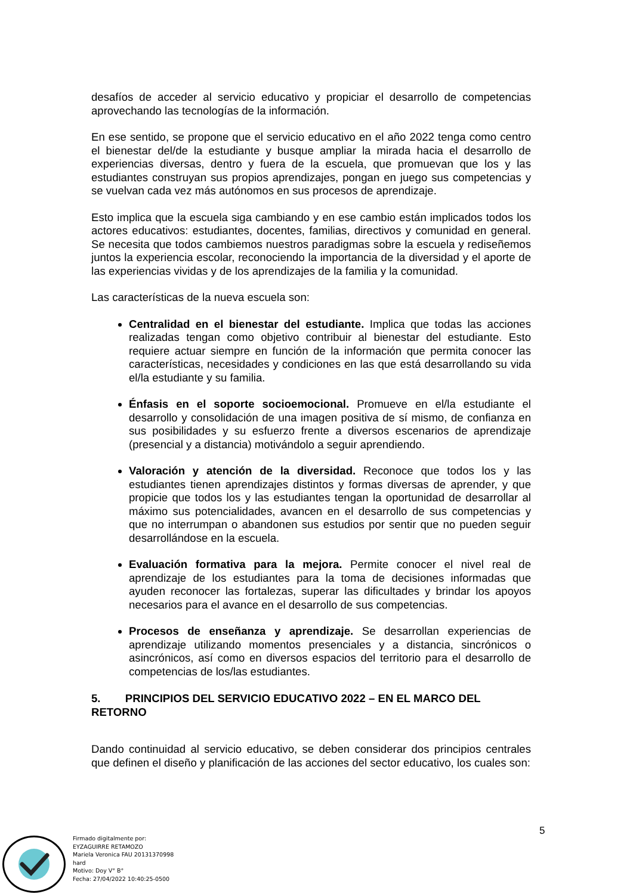desafíos de acceder al servicio educativo y propiciar el desarrollo de competencias aprovechando las tecnologías de la información.
En ese sentido, se propone que el servicio educativo en el año 2022 tenga como centro el bienestar del/de la estudiante y busque ampliar la mirada hacia el desarrollo de experiencias diversas, dentro y fuera de la escuela, que promuevan que los y las estudiantes construyan sus propios aprendizajes, pongan en juego sus competencias y se vuelvan cada vez más autónomos en sus procesos de aprendizaje.
Esto implica que la escuela siga cambiando y en ese cambio están implicados todos los actores educativos: estudiantes, docentes, familias, directivos y comunidad en general. Se necesita que todos cambiemos nuestros paradigmas sobre la escuela y rediseñemos juntos la experiencia escolar, reconociendo la importancia de la diversidad y el aporte de las experiencias vividas y de los aprendizajes de la familia y la comunidad.
Las características de la nueva escuela son:
Centralidad en el bienestar del estudiante. Implica que todas las acciones realizadas tengan como objetivo contribuir al bienestar del estudiante. Esto requiere actuar siempre en función de la información que permita conocer las características, necesidades y condiciones en las que está desarrollando su vida el/la estudiante y su familia.
Énfasis en el soporte socioemocional. Promueve en el/la estudiante el desarrollo y consolidación de una imagen positiva de sí mismo, de confianza en sus posibilidades y su esfuerzo frente a diversos escenarios de aprendizaje (presencial y a distancia) motivándolo a seguir aprendiendo.
Valoración y atención de la diversidad. Reconoce que todos los y las estudiantes tienen aprendizajes distintos y formas diversas de aprender, y que propicie que todos los y las estudiantes tengan la oportunidad de desarrollar al máximo sus potencialidades, avancen en el desarrollo de sus competencias y que no interrumpan o abandonen sus estudios por sentir que no pueden seguir desarrollándose en la escuela.
Evaluación formativa para la mejora. Permite conocer el nivel real de aprendizaje de los estudiantes para la toma de decisiones informadas que ayuden reconocer las fortalezas, superar las dificultades y brindar los apoyos necesarios para el avance en el desarrollo de sus competencias.
Procesos de enseñanza y aprendizaje. Se desarrollan experiencias de aprendizaje utilizando momentos presenciales y a distancia, sincrónicos o asincrónicos, así como en diversos espacios del territorio para el desarrollo de competencias de los/las estudiantes.
5. PRINCIPIOS DEL SERVICIO EDUCATIVO 2022 – EN EL MARCO DEL RETORNO
Dando continuidad al servicio educativo, se deben considerar dos principios centrales que definen el diseño y planificación de las acciones del sector educativo, los cuales son:
5
Firmado digitalmente por:
EYZAGUIRRE RETAMOZO
Mariela Veronica FAU 20131370998
hard
Motivo: Doy V° B°
Fecha: 27/04/2022 10:40:25-0500